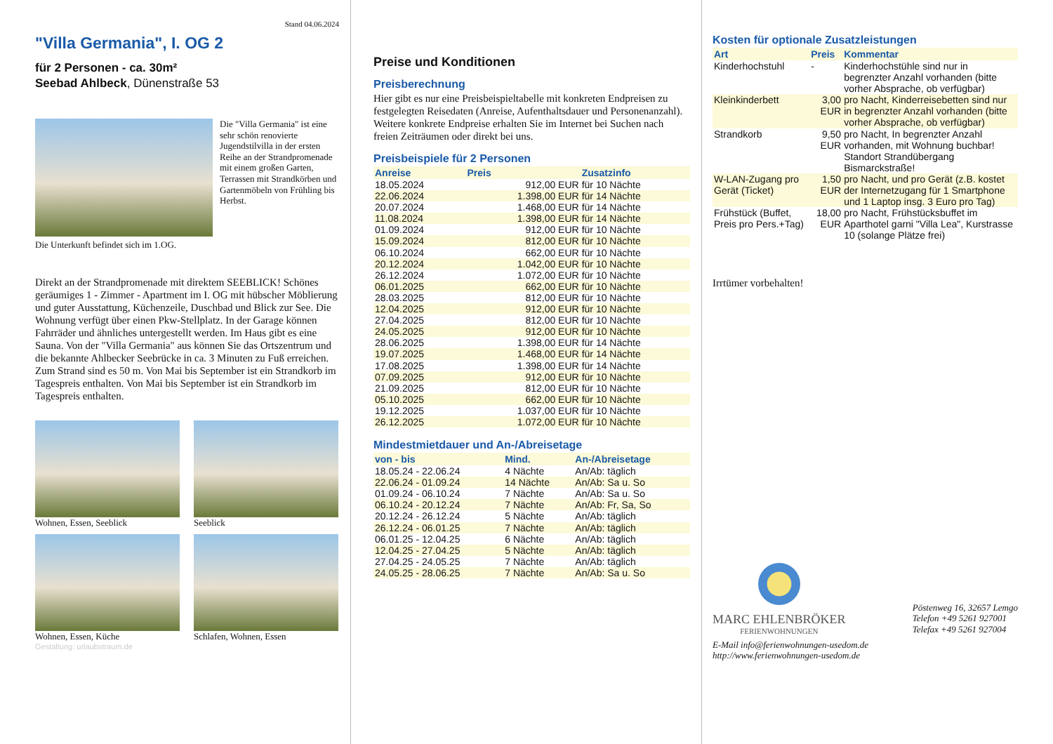Stand 04.06.2024
"Villa Germania", I. OG 2
für 2 Personen - ca. 30m²
Seebad Ahlbeck, Dünenstraße 53
Die "Villa Germania" ist eine sehr schön renovierte Jugendstilvilla in der ersten Reihe an der Strandpromenade mit einem großen Garten, Terrassen mit Strandkörben und Gartenmöbeln von Frühling bis Herbst.
Die Unterkunft befindet sich im 1.OG.
Direkt an der Strandpromenade mit direktem SEEBLICK! Schönes geräumiges 1 - Zimmer - Apartment im I. OG mit hübscher Möblierung und guter Ausstattung, Küchenzeile, Duschbad und Blick zur See. Die Wohnung verfügt über einen Pkw-Stellplatz. In der Garage können Fahrräder und ähnliches untergestellt werden. Im Haus gibt es eine Sauna. Von der "Villa Germania" aus können Sie das Ortszentrum und die bekannte Ahlbecker Seebrücke in ca. 3 Minuten zu Fuß erreichen. Zum Strand sind es 50 m. Von Mai bis September ist ein Strandkorb im Tagespreis enthalten. Von Mai bis September ist ein Strandkorb im Tagespreis enthalten.
Wohnen, Essen, Seeblick
Seeblick
Wohnen, Essen, Küche
Schlafen, Wohnen, Essen
Gestaltung: urlaubstraum.de
Preise und Konditionen
Preisberechnung
Hier gibt es nur eine Preisbeispieltabelle mit konkreten Endpreisen zu festgelegten Reisedaten (Anreise, Aufenthaltsdauer und Personenanzahl). Weitere konkrete Endpreise erhalten Sie im Internet bei Suchen nach freien Zeiträumen oder direkt bei uns.
Preisbeispiele für 2 Personen
| Anreise | Preis | Zusatzinfo |
| --- | --- | --- |
| 18.05.2024 | 912,00 EUR | für 10 Nächte |
| 22.06.2024 | 1.398,00 EUR | für 14 Nächte |
| 20.07.2024 | 1.468,00 EUR | für 14 Nächte |
| 11.08.2024 | 1.398,00 EUR | für 14 Nächte |
| 01.09.2024 | 912,00 EUR | für 10 Nächte |
| 15.09.2024 | 812,00 EUR | für 10 Nächte |
| 06.10.2024 | 662,00 EUR | für 10 Nächte |
| 20.12.2024 | 1.042,00 EUR | für 10 Nächte |
| 26.12.2024 | 1.072,00 EUR | für 10 Nächte |
| 06.01.2025 | 662,00 EUR | für 10 Nächte |
| 28.03.2025 | 812,00 EUR | für 10 Nächte |
| 12.04.2025 | 912,00 EUR | für 10 Nächte |
| 27.04.2025 | 812,00 EUR | für 10 Nächte |
| 24.05.2025 | 912,00 EUR | für 10 Nächte |
| 28.06.2025 | 1.398,00 EUR | für 14 Nächte |
| 19.07.2025 | 1.468,00 EUR | für 14 Nächte |
| 17.08.2025 | 1.398,00 EUR | für 14 Nächte |
| 07.09.2025 | 912,00 EUR | für 10 Nächte |
| 21.09.2025 | 812,00 EUR | für 10 Nächte |
| 05.10.2025 | 662,00 EUR | für 10 Nächte |
| 19.12.2025 | 1.037,00 EUR | für 10 Nächte |
| 26.12.2025 | 1.072,00 EUR | für 10 Nächte |
Mindestmietdauer und An-/Abreisetage
| von - bis | Mind. | An-/Abreisetage |
| --- | --- | --- |
| 18.05.24 - 22.06.24 | 4 Nächte | An/Ab: täglich |
| 22.06.24 - 01.09.24 | 14 Nächte | An/Ab: Sa u. So |
| 01.09.24 - 06.10.24 | 7 Nächte | An/Ab: Sa u. So |
| 06.10.24 - 20.12.24 | 7 Nächte | An/Ab: Fr, Sa, So |
| 20.12.24 - 26.12.24 | 5 Nächte | An/Ab: täglich |
| 26.12.24 - 06.01.25 | 7 Nächte | An/Ab: täglich |
| 06.01.25 - 12.04.25 | 6 Nächte | An/Ab: täglich |
| 12.04.25 - 27.04.25 | 5 Nächte | An/Ab: täglich |
| 27.04.25 - 24.05.25 | 7 Nächte | An/Ab: täglich |
| 24.05.25 - 28.06.25 | 7 Nächte | An/Ab: Sa u. So |
Kosten für optionale Zusatzleistungen
| Art | Preis | Kommentar |
| --- | --- | --- |
| Kinderhochstuhl | - | Kinderhochstühle sind nur in begrenzter Anzahl vorhanden (bitte vorher Absprache, ob verfügbar) |
| Kleinkinderbett | 3,00 EUR | pro Nacht, Kinderreisebetten sind nur in begrenzter Anzahl vorhanden (bitte vorher Absprache, ob verfügbar) |
| Strandkorb | 9,50 EUR | pro Nacht, In begrenzter Anzahl vorhanden, mit Wohnung buchbar! Standort Strandübergang Bismarckstraße! |
| W-LAN-Zugang pro Gerät (Ticket) | 1,50 EUR | pro Nacht, und pro Gerät (z.B. kostet der Internetzugang für 1 Smartphone und 1 Laptop insg. 3 Euro pro Tag) |
| Frühstück (Buffet, Preis pro Pers.+Tag) | 18,00 EUR | pro Nacht, Frühstücksbuffet im Aparthotel garni "Villa Lea", Kurstrasse 10 (solange Plätze frei) |
Irrtümer vorbehalten!
MARC EHLENBRÖKER
FERIENWOHNUNGEN
Pöstenweg 16, 32657 Lemgo
Telefon +49 5261 927001
Telefax +49 5261 927004
E-Mail info@ferienwohnungen-usedom.de
http://www.ferienwohnungen-usedom.de